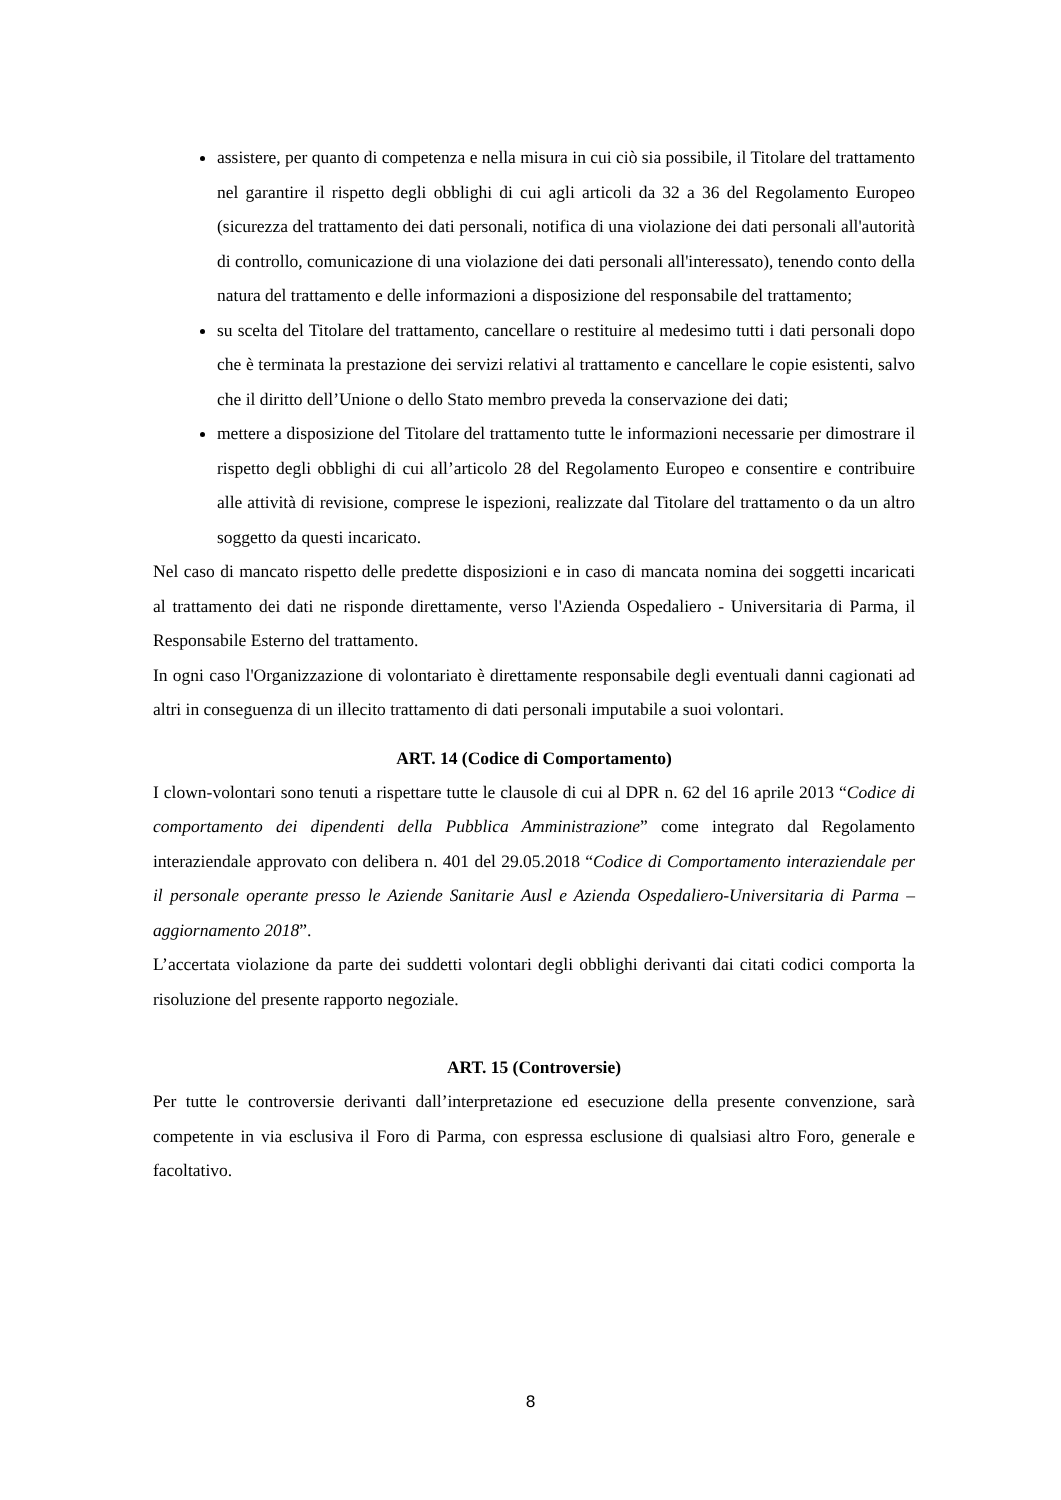assistere, per quanto di competenza e nella misura in cui ciò sia possibile, il Titolare del trattamento nel garantire il rispetto degli obblighi di cui agli articoli da 32 a 36 del Regolamento Europeo (sicurezza del trattamento dei dati personali, notifica di una violazione dei dati personali all'autorità di controllo, comunicazione di una violazione dei dati personali all'interessato), tenendo conto della natura del trattamento e delle informazioni a disposizione del responsabile del trattamento;
su scelta del Titolare del trattamento, cancellare o restituire al medesimo tutti i dati personali dopo che è terminata la prestazione dei servizi relativi al trattamento e cancellare le copie esistenti, salvo che il diritto dell’Unione o dello Stato membro preveda la conservazione dei dati;
mettere a disposizione del Titolare del trattamento tutte le informazioni necessarie per dimostrare il rispetto degli obblighi di cui all’articolo 28 del Regolamento Europeo e consentire e contribuire alle attività di revisione, comprese le ispezioni, realizzate dal Titolare del trattamento o da un altro soggetto da questi incaricato.
Nel caso di mancato rispetto delle predette disposizioni e in caso di mancata nomina dei soggetti incaricati al trattamento dei dati ne risponde direttamente, verso l'Azienda Ospedaliero - Universitaria di Parma, il Responsabile Esterno del trattamento.
In ogni caso l'Organizzazione di volontariato è direttamente responsabile degli eventuali danni cagionati ad altri in conseguenza di un illecito trattamento di dati personali imputabile a suoi volontari.
ART. 14 (Codice di Comportamento)
I clown-volontari sono tenuti a rispettare tutte le clausole di cui al DPR n. 62 del 16 aprile 2013 “Codice di comportamento dei dipendenti della Pubblica Amministrazione” come integrato dal Regolamento interaziendale approvato con delibera n. 401 del 29.05.2018 “Codice di Comportamento interaziendale per il personale operante presso le Aziende Sanitarie Ausl e Azienda Ospedaliero-Universitaria di Parma – aggiornamento 2018”.
L’accertata violazione da parte dei suddetti volontari degli obblighi derivanti dai citati codici comporta la risoluzione del presente rapporto negoziale.
ART. 15 (Controversie)
Per tutte le controversie derivanti dall’interpretazione ed esecuzione della presente convenzione, sarà competente in via esclusiva il Foro di Parma, con espressa esclusione di qualsiasi altro Foro, generale e facoltativo.
8